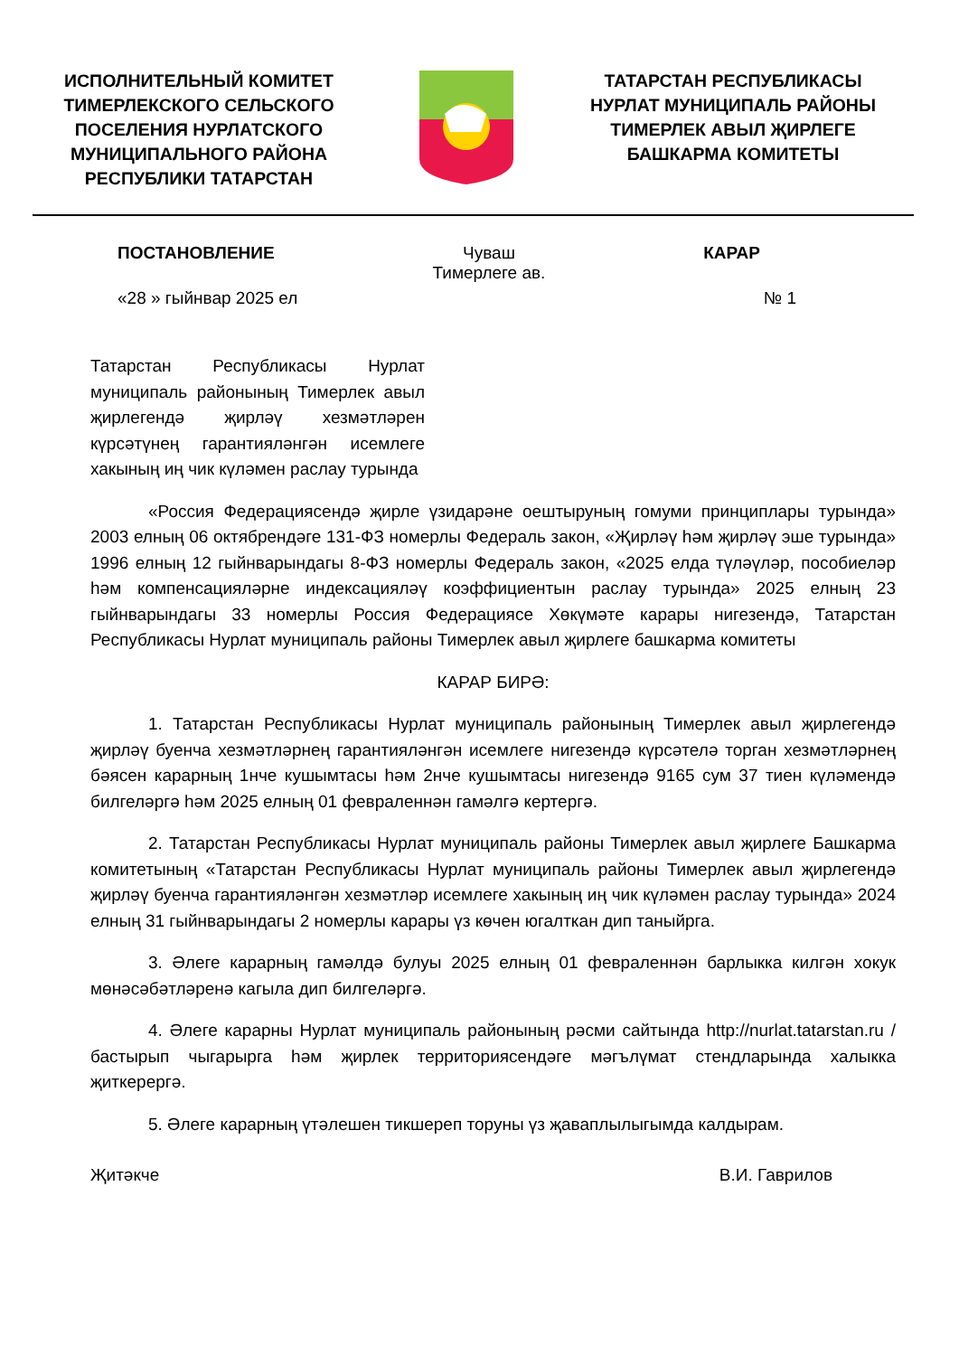ИСПОЛНИТЕЛЬНЫЙ КОМИТЕТ ТИМЕРЛЕКСКОГО СЕЛЬСКОГО ПОСЕЛЕНИЯ НУРЛАТСКОГО МУНИЦИПАЛЬНОГО РАЙОНА РЕСПУБЛИКИ ТАТАРСТАН
ТАТАРСТАН РЕСПУБЛИКАСЫ НУРЛАТ МУНИЦИПАЛЬ РАЙОНЫ ТИМЕРЛЕК АВЫЛ ҖИРЛЕГЕ БАШКАРМА КОМИТЕТЫ
ПОСТАНОВЛЕНИЕ Чуваш
Тимерлеге ав.
КАРАР
«28 » гыйнвар 2025 ел № 1
Татарстан Республикасы Нурлат муниципаль районының Тимерлек авыл җирлегендә җирләү хезмәтләрен күрсәтүнең гарантияләнгән исемлеге хакының иң чик күләмен раслау турында
«Россия Федерациясендә җирле үзидарәне оештыруның гомуми принциплары турында» 2003 елның 06 октябрендәге 131-ФЗ номерлы Федераль закон, «Җирләү һәм җирләү эше турында» 1996 елның 12 гыйнварындагы 8-ФЗ номерлы Федераль закон, «2025 елда түләүләр, пособиеләр һәм компенсацияләрне индексацияләү коэффициентын раслау турында» 2025 елның 23 гыйнварындагы 33 номерлы Россия Федерациясе Хөкүмәте карары нигезендә, Татарстан Республикасы Нурлат муниципаль районы Тимерлек авыл җирлеге башкарма комитеты
КАРАР БИРӘ:
1. Татарстан Республикасы Нурлат муниципаль районының Тимерлек авыл җирлегендә җирләү буенча хезмәтләрнең гарантияләнгән исемлеге нигезендә күрсәтелә торган хезмәтләрнең бәясен карарның 1нче кушымтасы һәм 2нче кушымтасы нигезендә 9165 сум 37 тиен күләмендә билгеләргә һәм 2025 елның 01 февраленнән гамәлгә кертергә.
2. Татарстан Республикасы Нурлат муниципаль районы Тимерлек авыл җирлеге Башкарма комитетының «Татарстан Республикасы Нурлат муниципаль районы Тимерлек авыл җирлегендә җирләү буенча гарантияләнгән хезмәтләр исемлеге хакының иң чик күләмен раслау турында» 2024 елның 31 гыйнварындагы 2 номерлы карары үз көчен югалткан дип таныйрга.
3. Әлеге карарның гамәлдә булуы 2025 елның 01 февраленнән барлыкка килгән хокук мөнәсәбәтләренә кагыла дип билгеләргә.
4. Әлеге карарны Нурлат муниципаль районының рәсми сайтында http://nurlat.tatarstan.ru / бастырып чыгарырга һәм җирлек территориясендәге мәгълүмат стендларында халыкка җиткерергә.
5. Әлеге карарның үтәлешен тикшереп торуны үз җаваплылыгымда калдырам.
Җитәкче В.И. Гаврилов